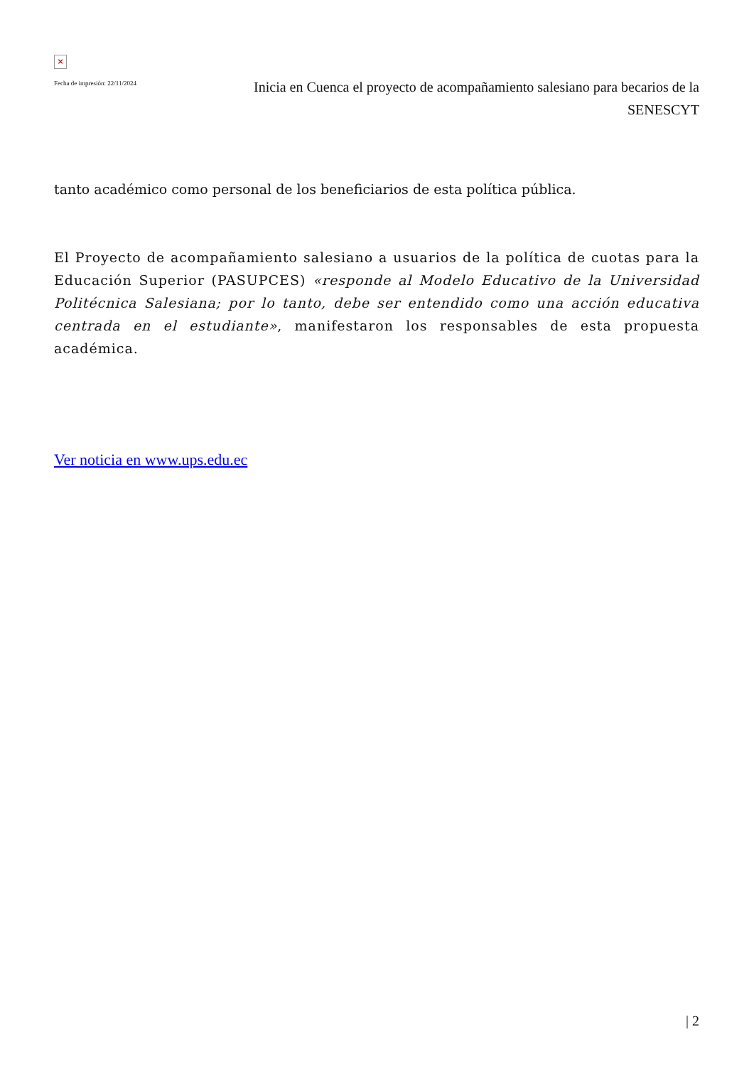×
Fecha de impresión: 22/11/2024
Inicia en Cuenca el proyecto de acompañamiento salesiano para becarios de la SENESCYT
tanto académico como personal de los beneficiarios de esta política pública.
El Proyecto de acompañamiento salesiano a usuarios de la política de cuotas para la Educación Superior (PASUPCES) «responde al Modelo Educativo de la Universidad Politécnica Salesiana; por lo tanto, debe ser entendido como una acción educativa centrada en el estudiante», manifestaron los responsables de esta propuesta académica.
Ver noticia en www.ups.edu.ec
| 2